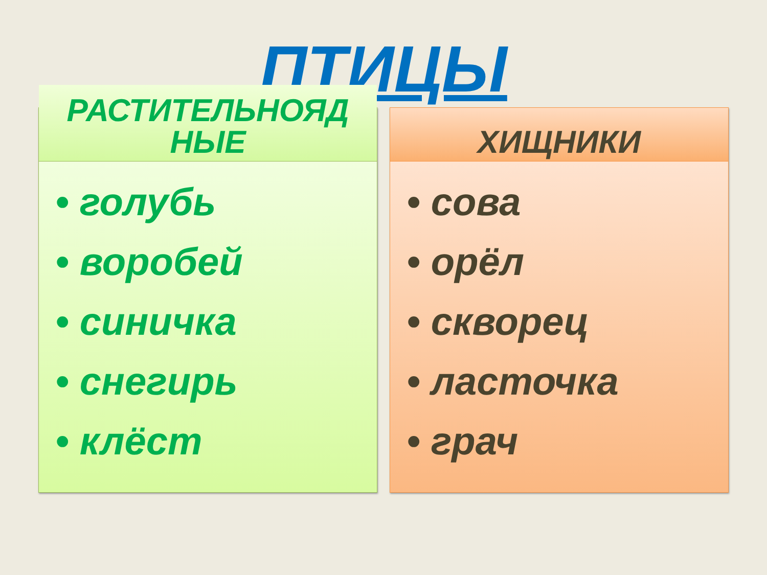ПТИЦЫ
РАСТИТЕЛЬНОЯД
НЫЕ
• голубь
• воробей
• синичка
• снегирь
• клёст
ХИЩНИКИ
• сова
• орёл
• скворец
• ласточка
• грач